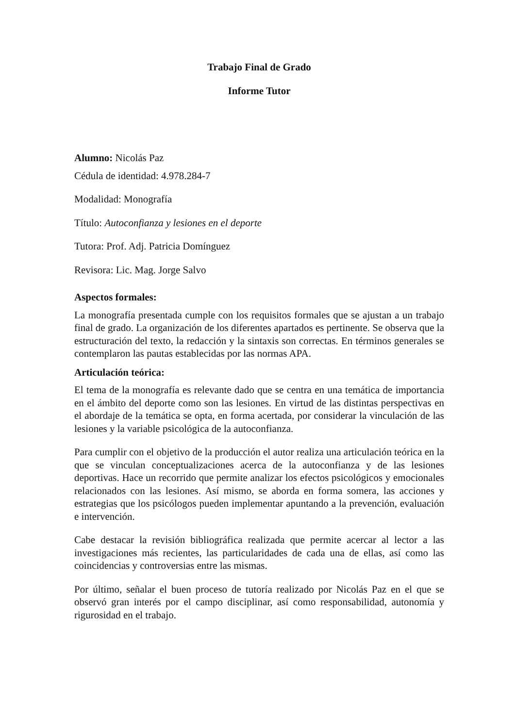Trabajo Final de Grado
Informe Tutor
Alumno: Nicolás Paz
Cédula de identidad: 4.978.284-7
Modalidad: Monografía
Título: Autoconfianza y lesiones en el deporte
Tutora: Prof. Adj. Patricia Domínguez
Revisora: Lic. Mag. Jorge Salvo
Aspectos formales:
La monografía presentada cumple con los requisitos formales que se ajustan a un trabajo final de grado. La organización de los diferentes apartados es pertinente. Se observa que la estructuración del texto, la redacción y la sintaxis son correctas. En términos generales se contemplaron las pautas establecidas por las normas APA.
Articulación teórica:
El tema de la monografía es relevante dado que se centra en una temática de importancia en el ámbito del deporte como son las lesiones. En virtud de las distintas perspectivas en el abordaje de la temática se opta, en forma acertada, por considerar la vinculación de las lesiones y la variable psicológica de la autoconfianza.
Para cumplir con el objetivo de la producción el autor realiza una articulación teórica en la que se vinculan conceptualizaciones acerca de la autoconfianza y de las lesiones deportivas. Hace un recorrido que permite analizar los efectos psicológicos y emocionales relacionados con las lesiones. Así mismo, se aborda en forma somera, las acciones y estrategias que los psicólogos pueden implementar apuntando a la prevención, evaluación e intervención.
Cabe destacar la revisión bibliográfica realizada que permite acercar al lector a las investigaciones más recientes, las particularidades de cada una de ellas, así como las coincidencias y controversias entre las mismas.
Por último, señalar el buen proceso de tutoría realizado por Nicolás Paz en el que se observó gran interés por el campo disciplinar, así como responsabilidad, autonomía y rigurosidad en el trabajo.